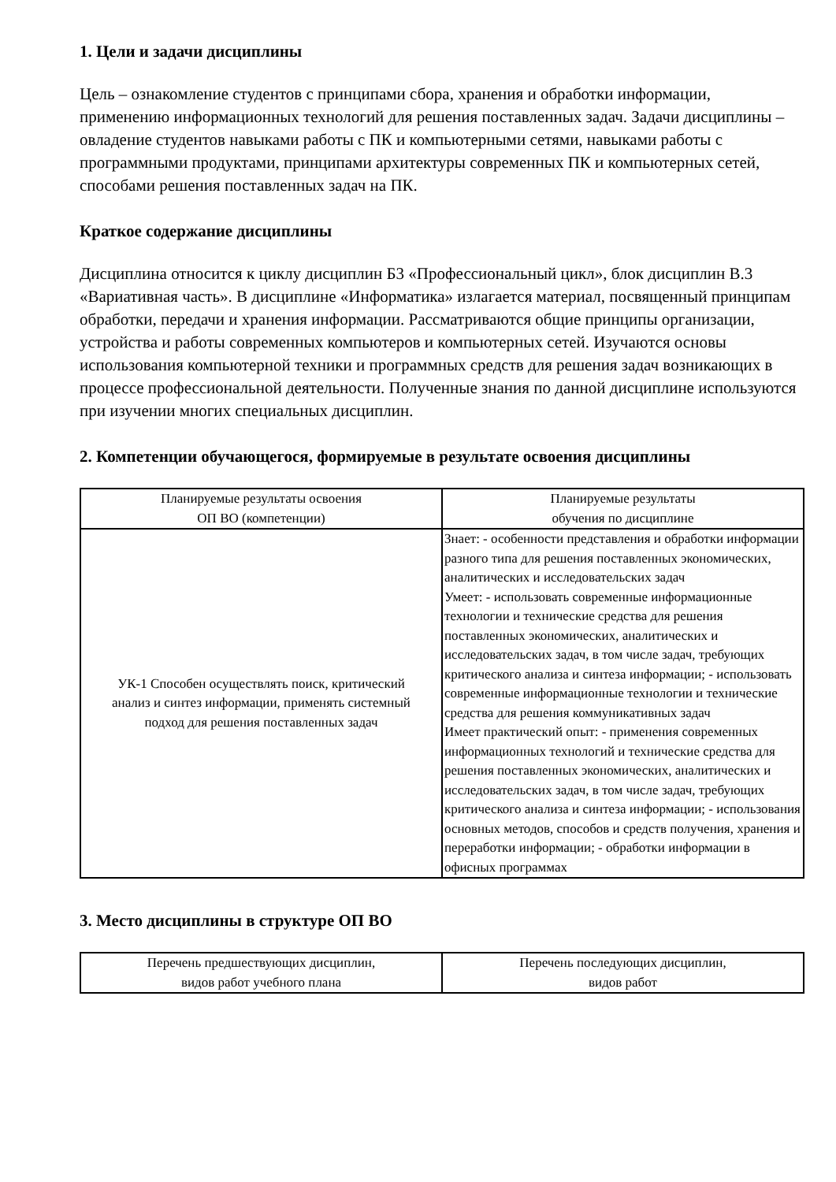1. Цели и задачи дисциплины
Цель – ознакомление студентов с принципами сбора, хранения и обработки информации, применению информационных технологий для решения поставленных задач. Задачи дисциплины – овладение студентов навыками работы с ПК и компьютерными сетями, навыками работы с программными продуктами, принципами архитектуры современных ПК и компьютерных сетей, способами решения поставленных задач на ПК.
Краткое содержание дисциплины
Дисциплина относится к циклу дисциплин Б3 «Профессиональный цикл», блок дисциплин В.3 «Вариативная часть». В дисциплине «Информатика» излагается материал, посвященный принципам обработки, передачи и хранения информации. Рассматриваются общие принципы организации, устройства и работы современных компьютеров и компьютерных сетей. Изучаются основы использования компьютерной техники и программных средств для решения задач возникающих в процессе профессиональной деятельности. Полученные знания по данной дисциплине используются при изучении многих специальных дисциплин.
2. Компетенции обучающегося, формируемые в результате освоения дисциплины
| Планируемые результаты освоения ОП ВО (компетенции) | Планируемые результаты обучения по дисциплине |
| --- | --- |
| УК-1 Способен осуществлять поиск, критический анализ и синтез информации, применять системный подход для решения поставленных задач | Знает: - особенности представления и обработки информации разного типа для решения поставленных экономических, аналитических и исследовательских задач Умеет: - использовать современные информационные технологии и технические средства для решения поставленных экономических, аналитических и исследовательских задач, в том числе задач, требующих критического анализа и синтеза информации; - использовать современные информационные технологии и технические средства для решения коммуникативных задач Имеет практический опыт: - применения современных информационных технологий и технические средства для решения поставленных экономических, аналитических и исследовательских задач, в том числе задач, требующих критического анализа и синтеза информации; - использования основных методов, способов и средств получения, хранения и переработки информации; - обработки информации в офисных программах |
3. Место дисциплины в структуре ОП ВО
| Перечень предшествующих дисциплин, видов работ учебного плана | Перечень последующих дисциплин, видов работ |
| --- | --- |